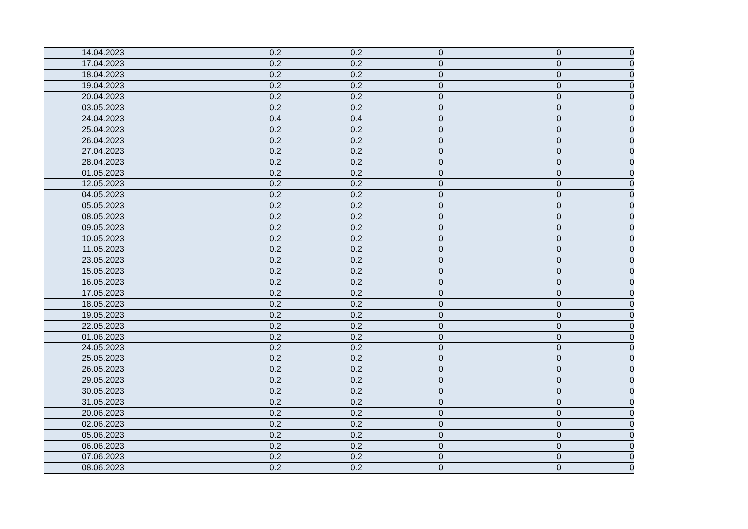| 14.04.2023 | 0.2 | 0.2 | 0 | 0 | 0 |
| 17.04.2023 | 0.2 | 0.2 | 0 | 0 | 0 |
| 18.04.2023 | 0.2 | 0.2 | 0 | 0 | 0 |
| 19.04.2023 | 0.2 | 0.2 | 0 | 0 | 0 |
| 20.04.2023 | 0.2 | 0.2 | 0 | 0 | 0 |
| 03.05.2023 | 0.2 | 0.2 | 0 | 0 | 0 |
| 24.04.2023 | 0.4 | 0.4 | 0 | 0 | 0 |
| 25.04.2023 | 0.2 | 0.2 | 0 | 0 | 0 |
| 26.04.2023 | 0.2 | 0.2 | 0 | 0 | 0 |
| 27.04.2023 | 0.2 | 0.2 | 0 | 0 | 0 |
| 28.04.2023 | 0.2 | 0.2 | 0 | 0 | 0 |
| 01.05.2023 | 0.2 | 0.2 | 0 | 0 | 0 |
| 12.05.2023 | 0.2 | 0.2 | 0 | 0 | 0 |
| 04.05.2023 | 0.2 | 0.2 | 0 | 0 | 0 |
| 05.05.2023 | 0.2 | 0.2 | 0 | 0 | 0 |
| 08.05.2023 | 0.2 | 0.2 | 0 | 0 | 0 |
| 09.05.2023 | 0.2 | 0.2 | 0 | 0 | 0 |
| 10.05.2023 | 0.2 | 0.2 | 0 | 0 | 0 |
| 11.05.2023 | 0.2 | 0.2 | 0 | 0 | 0 |
| 23.05.2023 | 0.2 | 0.2 | 0 | 0 | 0 |
| 15.05.2023 | 0.2 | 0.2 | 0 | 0 | 0 |
| 16.05.2023 | 0.2 | 0.2 | 0 | 0 | 0 |
| 17.05.2023 | 0.2 | 0.2 | 0 | 0 | 0 |
| 18.05.2023 | 0.2 | 0.2 | 0 | 0 | 0 |
| 19.05.2023 | 0.2 | 0.2 | 0 | 0 | 0 |
| 22.05.2023 | 0.2 | 0.2 | 0 | 0 | 0 |
| 01.06.2023 | 0.2 | 0.2 | 0 | 0 | 0 |
| 24.05.2023 | 0.2 | 0.2 | 0 | 0 | 0 |
| 25.05.2023 | 0.2 | 0.2 | 0 | 0 | 0 |
| 26.05.2023 | 0.2 | 0.2 | 0 | 0 | 0 |
| 29.05.2023 | 0.2 | 0.2 | 0 | 0 | 0 |
| 30.05.2023 | 0.2 | 0.2 | 0 | 0 | 0 |
| 31.05.2023 | 0.2 | 0.2 | 0 | 0 | 0 |
| 20.06.2023 | 0.2 | 0.2 | 0 | 0 | 0 |
| 02.06.2023 | 0.2 | 0.2 | 0 | 0 | 0 |
| 05.06.2023 | 0.2 | 0.2 | 0 | 0 | 0 |
| 06.06.2023 | 0.2 | 0.2 | 0 | 0 | 0 |
| 07.06.2023 | 0.2 | 0.2 | 0 | 0 | 0 |
| 08.06.2023 | 0.2 | 0.2 | 0 | 0 | 0 |